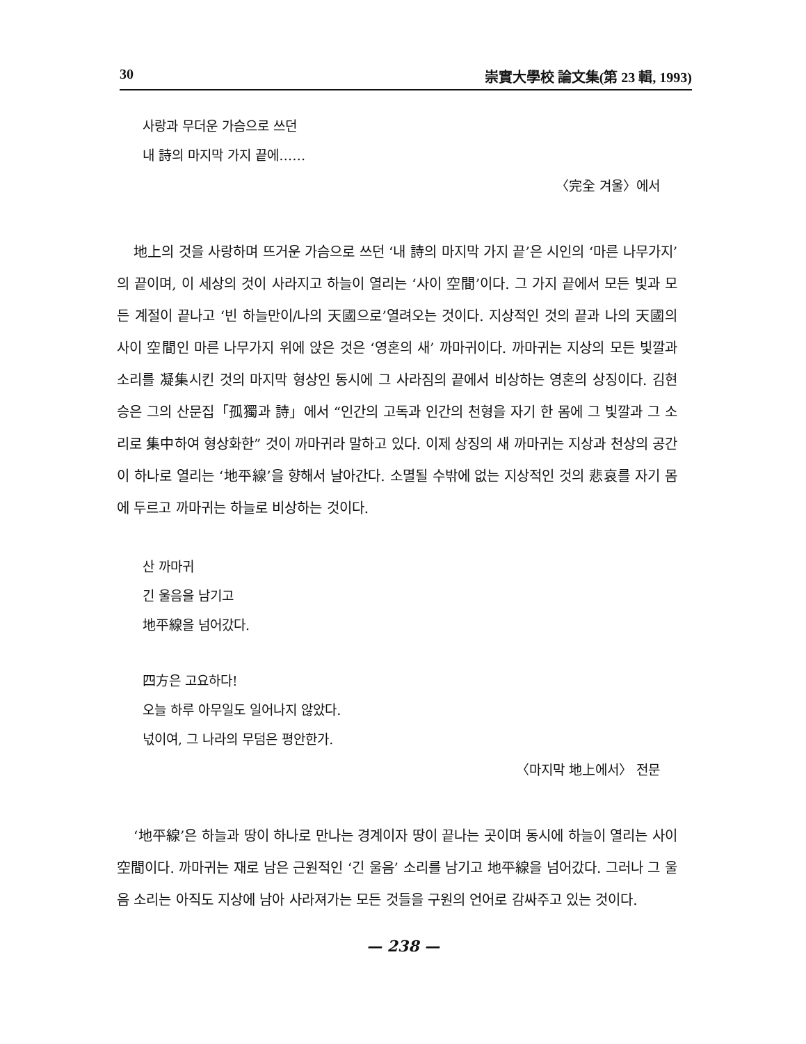30 崇實大學校 論文集(第 23 輯, 1993)
사랑과 무더운 가슴으로 쓰던
내 詩의 마지막 가지 끝에……
〈完全 겨울〉에서
地上의 것을 사랑하며 뜨거운 가슴으로 쓰던 ‘내 詩의 마지막 가지 끝’은 시인의 ‘마른 나무가지’의 끝이며, 이 세상의 것이 사라지고 하늘이 열리는 ‘사이 空間’이다. 그 가지 끝에서 모든 빛과 모든 계절이 끝나고 ‘빈 하늘만이/나의 天國으로’열려오는 것이다. 지상적인 것의 끝과 나의 天國의 사이 空間인 마른 나무가지 위에 앉은 것은 ‘영혼의 새’ 까마귀이다. 까마귀는 지상의 모든 빛깔과 소리를 凝集시킨 것의 마지막 형상인 동시에 그 사라짐의 끝에서 비상하는 영혼의 상징이다. 김현승은 그의 산문집「孤獨과 詩」에서 “인간의 고독과 인간의 천형을 자기 한 몸에 그 빛깔과 그 소리로 集中하여 형상화한” 것이 까마귀라 말하고 있다. 이제 상징의 새 까마귀는 지상과 천상의 공간이 하나로 열리는 ‘地平線’을 향해서 날아간다. 소멸될 수밖에 없는 지상적인 것의 悲哀를 자기 몸에 두르고 까마귀는 하늘로 비상하는 것이다.
산 까마귀
긴 울음을 남기고
地平線을 넘어갔다.
四方은 고요하다!
오늘 하루 아무일도 일어나지 않았다.
넋이여, 그 나라의 무덤은 평안한가.
〈마지막 地上에서〉 전문
‘地平線’은 하늘과 땅이 하나로 만나는 경계이자 땅이 끝나는 곳이며 동시에 하늘이 열리는 사이 空間이다. 까마귀는 재로 남은 근원적인 ‘긴 울음’ 소리를 남기고 地平線을 넘어갔다. 그러나 그 울음 소리는 아직도 지상에 남아 사라져가는 모든 것들을 구원의 언어로 감싸주고 있는 것이다.
— 238 —